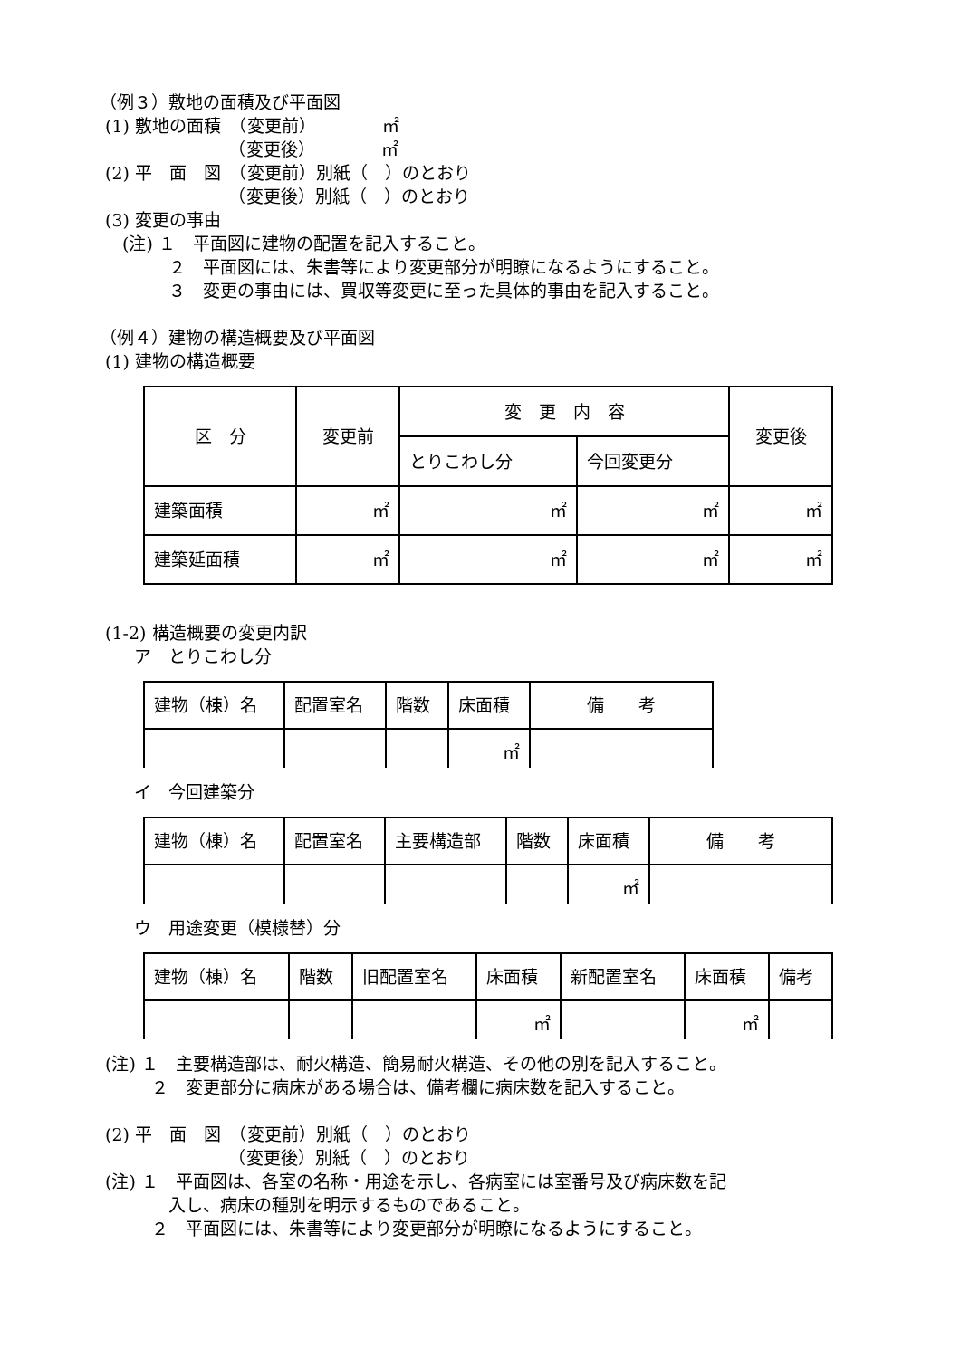（例３）敷地の面積及び平面図
(1) 敷地の面積　（変更前）　　　　 ㎡
　　　　　　　　（変更後）　　　　 ㎡
(2) 平　面　図　（変更前）別紙（　）のとおり
　　　　　　　　（変更後）別紙（　）のとおり
(3) 変更の事由
　 (注) １　平面図に建物の配置を記入すること。
　　　　２　平面図には、朱書等により変更部分が明瞭になるようにすること。
　　　　３　変更の事由には、買収等変更に至った具体的事由を記入すること。
（例４）建物の構造概要及び平面図
(1) 建物の構造概要
| 区 分 | 変更前 | 変 更 内 容 | | 変更後 |
| | | とりこわし分 | 今回変更分 | |
| 建築面積 | ㎡ | ㎡ | ㎡ | ㎡ |
| 建築延面積 | ㎡ | ㎡ | ㎡ | ㎡ |
(1-2) 構造概要の変更内訳
　　ア　とりこわし分
| 建物（棟）名 | 配置室名 | 階数 | 床面積 | 備 考 |
| | | | ㎡ | |
　　イ　今回建築分
| 建物（棟）名 | 配置室名 | 主要構造部 | 階数 | 床面積 | 備 考 |
| | | | | ㎡ | |
　　ウ　用途変更（模様替）分
| 建物（棟）名 | 階数 | 旧配置室名 | 床面積 | 新配置室名 | 床面積 | 備考 |
| | | | ㎡ | | ㎡ | |
(注) １　主要構造部は、耐火構造、簡易耐火構造、その他の別を記入すること。
　　　２　変更部分に病床がある場合は、備考欄に病床数を記入すること。
(2) 平　面　図　（変更前）別紙（　）のとおり
　　　　　　　　（変更後）別紙（　）のとおり
(注) １　平面図は、各室の名称・用途を示し、各病室には室番号及び病床数を記
　　　　入し、病床の種別を明示するものであること。
　　　２　平面図には、朱書等により変更部分が明瞭になるようにすること。